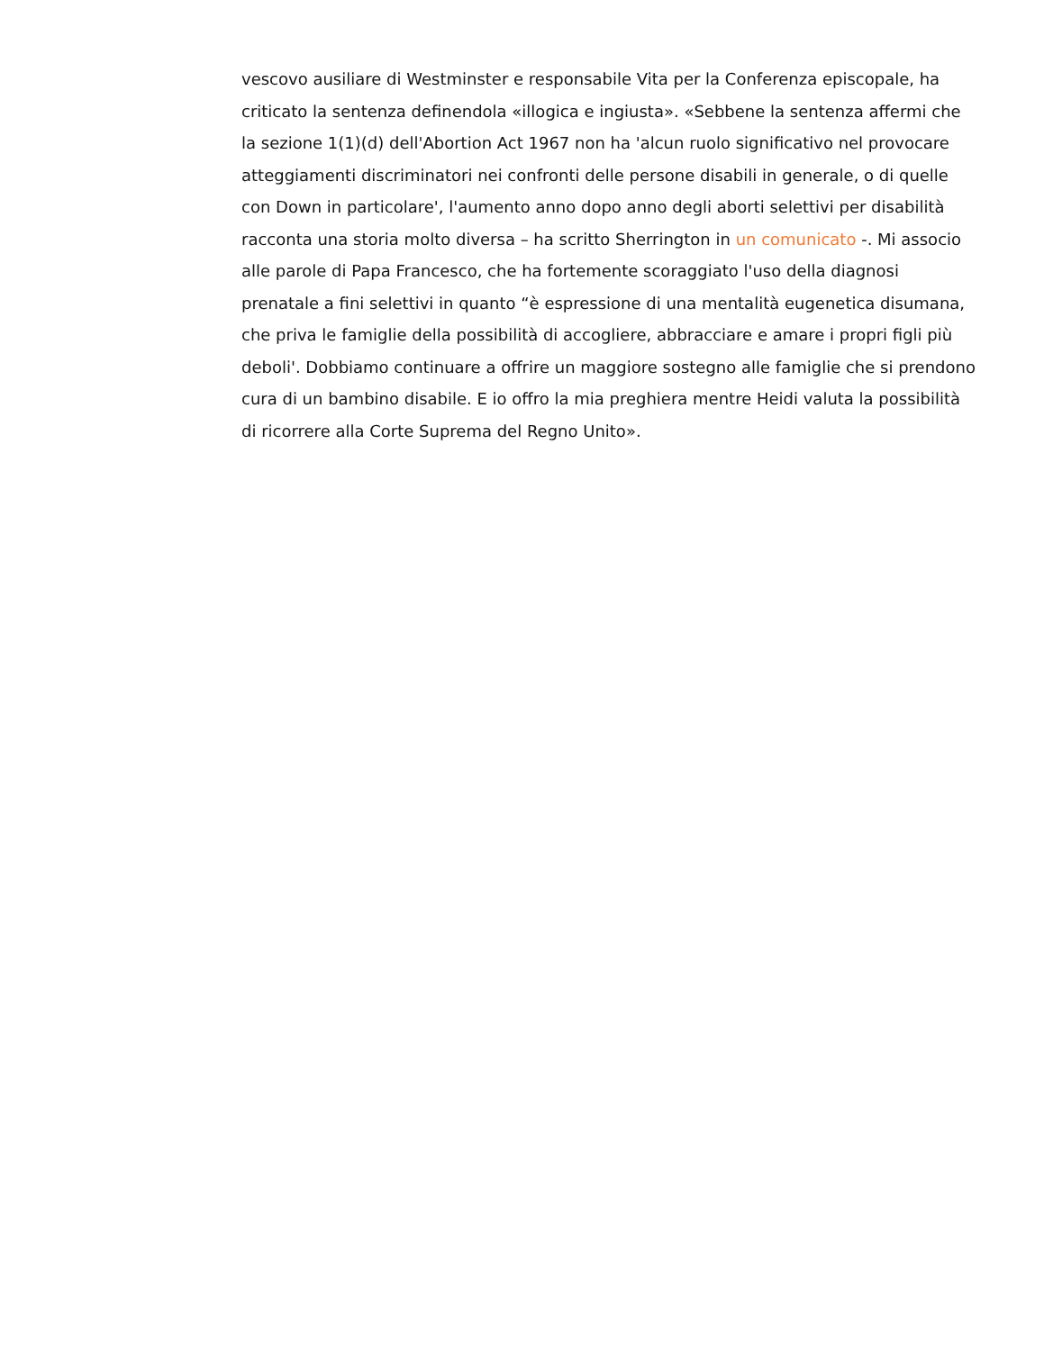vescovo ausiliare di Westminster e responsabile Vita per la Conferenza episcopale, ha criticato la sentenza definendola «illogica e ingiusta». «Sebbene la sentenza affermi che la sezione 1(1)(d) dell'Abortion Act 1967 non ha 'alcun ruolo significativo nel provocare atteggiamenti discriminatori nei confronti delle persone disabili in generale, o di quelle con Down in particolare', l'aumento anno dopo anno degli aborti selettivi per disabilità racconta una storia molto diversa – ha scritto Sherrington in un comunicato -. Mi associo alle parole di Papa Francesco, che ha fortemente scoraggiato l'uso della diagnosi prenatale a fini selettivi in quanto “è espressione di una mentalità eugenetica disumana, che priva le famiglie della possibilità di accogliere, abbracciare e amare i propri figli più deboli'. Dobbiamo continuare a offrire un maggiore sostegno alle famiglie che si prendono cura di un bambino disabile. E io offro la mia preghiera mentre Heidi valuta la possibilità di ricorrere alla Corte Suprema del Regno Unito».